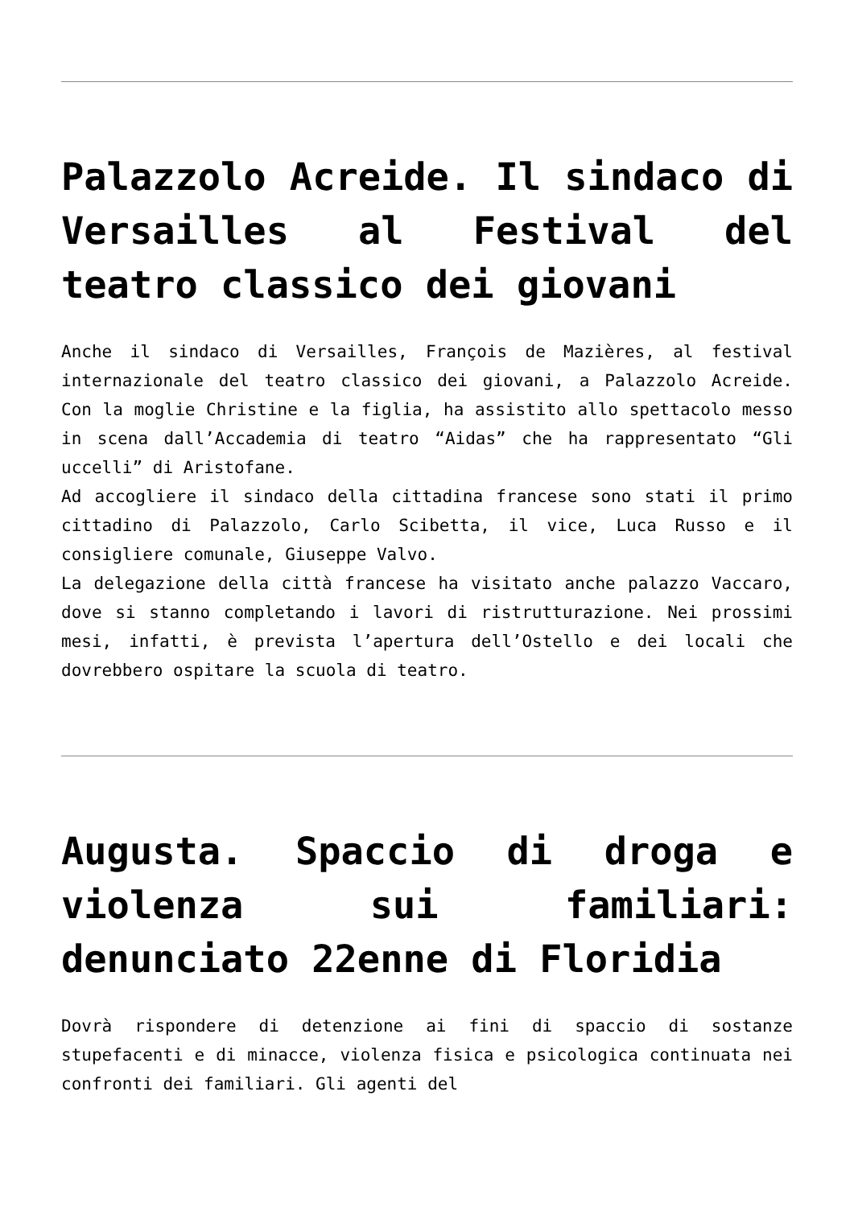Palazzolo Acreide. Il sindaco di Versailles al Festival del teatro classico dei giovani
Anche il sindaco di Versailles, François de Mazières, al festival internazionale del teatro classico dei giovani, a Palazzolo Acreide. Con la moglie Christine e la figlia, ha assistito allo spettacolo messo in scena dall’Accademia di teatro “Aidas” che ha rappresentato “Gli uccelli” di Aristofane.
Ad accogliere il sindaco della cittadina francese sono stati il primo cittadino di Palazzolo, Carlo Scibetta, il vice, Luca Russo e il consigliere comunale, Giuseppe Valvo.
La delegazione della città francese ha visitato anche palazzo Vaccaro, dove si stanno completando i lavori di ristrutturazione. Nei prossimi mesi, infatti, è prevista l’apertura dell’Ostello e dei locali che dovrebbero ospitare la scuola di teatro.
Augusta. Spaccio di droga e violenza sui familiari: denunciato 22enne di Floridia
Dovrà rispondere di detenzione ai fini di spaccio di sostanze stupefacenti e di minacce, violenza fisica e psicologica continuata nei confronti dei familiari. Gli agenti del